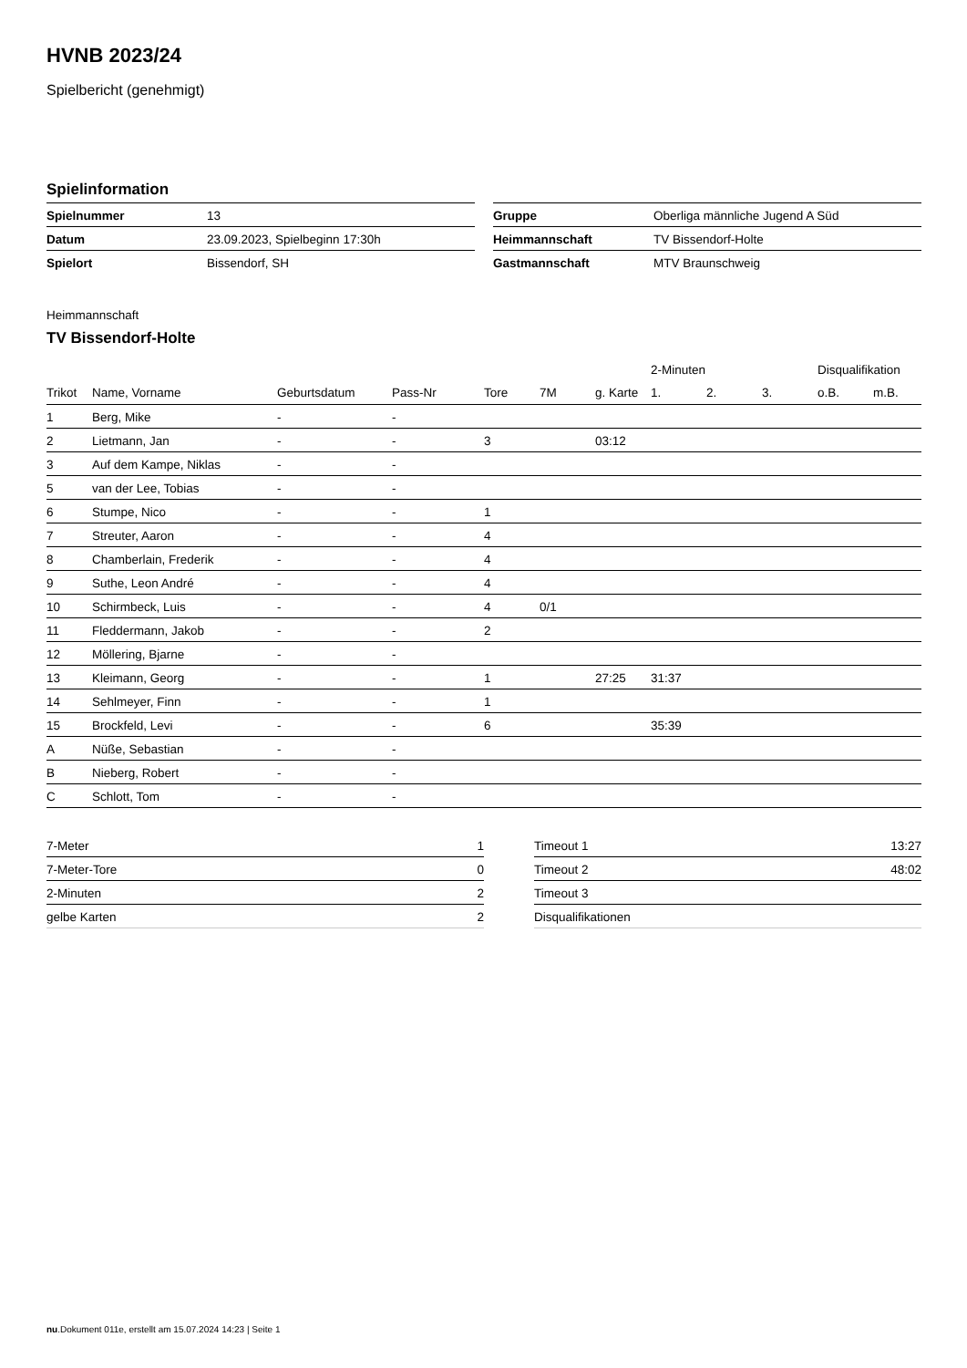HVNB 2023/24
Spielbericht (genehmigt)
Spielinformation
| Spielnummer | 13 |
| Datum | 23.09.2023, Spielbeginn 17:30h |
| Spielort | Bissendorf, SH |
| Gruppe | Oberliga männliche Jugend A Süd |
| Heimmannschaft | TV Bissendorf-Holte |
| Gastmannschaft | MTV Braunschweig |
Heimmannschaft
TV Bissendorf-Holte
| | | | | | | | 2-Minuten | | | Disqualifikation | |
| --- | --- | --- | --- | --- | --- | --- | --- | --- | --- | --- | --- |
| Trikot | Name, Vorname | Geburtsdatum | Pass-Nr | Tore | 7M | g. Karte | 1. | 2. | 3. | o.B. | m.B. |
| 1 | Berg, Mike | - | - | | | | | | | | |
| 2 | Lietmann, Jan | - | - | 3 | | 03:12 | | | | | |
| 3 | Auf dem Kampe, Niklas | - | - | | | | | | | | |
| 5 | van der Lee, Tobias | - | - | | | | | | | | |
| 6 | Stumpe, Nico | - | - | 1 | | | | | | | |
| 7 | Streuter, Aaron | - | - | 4 | | | | | | | |
| 8 | Chamberlain, Frederik | - | - | 4 | | | | | | | |
| 9 | Suthe, Leon André | - | - | 4 | | | | | | | |
| 10 | Schirmbeck, Luis | - | - | 4 | 0/1 | | | | | | |
| 11 | Fleddermann, Jakob | - | - | 2 | | | | | | | |
| 12 | Möllering, Bjarne | - | - | | | | | | | | |
| 13 | Kleimann, Georg | - | - | 1 | | 27:25 | 31:37 | | | | |
| 14 | Sehlmeyer, Finn | - | - | 1 | | | | | | | |
| 15 | Brockfeld, Levi | - | - | 6 | | | 35:39 | | | | |
| A | Nüße, Sebastian | - | - | | | | | | | | |
| B | Nieberg, Robert | - | - | | | | | | | | |
| C | Schlott, Tom | - | - | | | | | | | | |
| 7-Meter | 1 |
| 7-Meter-Tore | 0 |
| 2-Minuten | 2 |
| gelbe Karten | 2 |
| Timeout 1 | 13:27 |
| Timeout 2 | 48:02 |
| Timeout 3 | |
| Disqualifikationen | |
nu.Dokument 011e, erstellt am 15.07.2024 14:23 | Seite 1